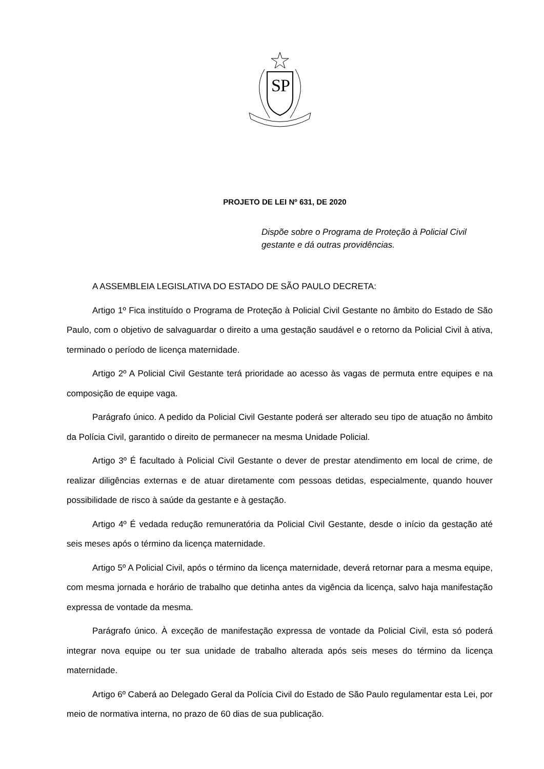S
P
PROJETO DE LEI Nº 631, DE 2020
Dispõe sobre o Programa de Proteção à Policial Civil gestante e dá outras providências.
A ASSEMBLEIA LEGISLATIVA DO ESTADO DE SÃO PAULO DECRETA:
Artigo 1º Fica instituído o Programa de Proteção à Policial Civil Gestante no âmbito do Estado de São Paulo, com o objetivo de salvaguardar o direito a uma gestação saudável e o retorno da Policial Civil à ativa, terminado o período de licença maternidade.
Artigo 2º A Policial Civil Gestante terá prioridade ao acesso às vagas de permuta entre equipes e na composição de equipe vaga.
Parágrafo único. A pedido da Policial Civil Gestante poderá ser alterado seu tipo de atuação no âmbito da Polícia Civil, garantido o direito de permanecer na mesma Unidade Policial.
Artigo 3º É facultado à Policial Civil Gestante o dever de prestar atendimento em local de crime, de realizar diligências externas e de atuar diretamente com pessoas detidas, especialmente, quando houver possibilidade de risco à saúde da gestante e à gestação.
Artigo 4º É vedada redução remuneratória da Policial Civil Gestante, desde o início da gestação até seis meses após o término da licença maternidade.
Artigo 5º A Policial Civil, após o término da licença maternidade, deverá retornar para a mesma equipe, com mesma jornada e horário de trabalho que detinha antes da vigência da licença, salvo haja manifestação expressa de vontade da mesma.
Parágrafo único. À exceção de manifestação expressa de vontade da Policial Civil, esta só poderá integrar nova equipe ou ter sua unidade de trabalho alterada após seis meses do término da licença maternidade.
Artigo 6º Caberá ao Delegado Geral da Polícia Civil do Estado de São Paulo regulamentar esta Lei, por meio de normativa interna, no prazo de 60 dias de sua publicação.